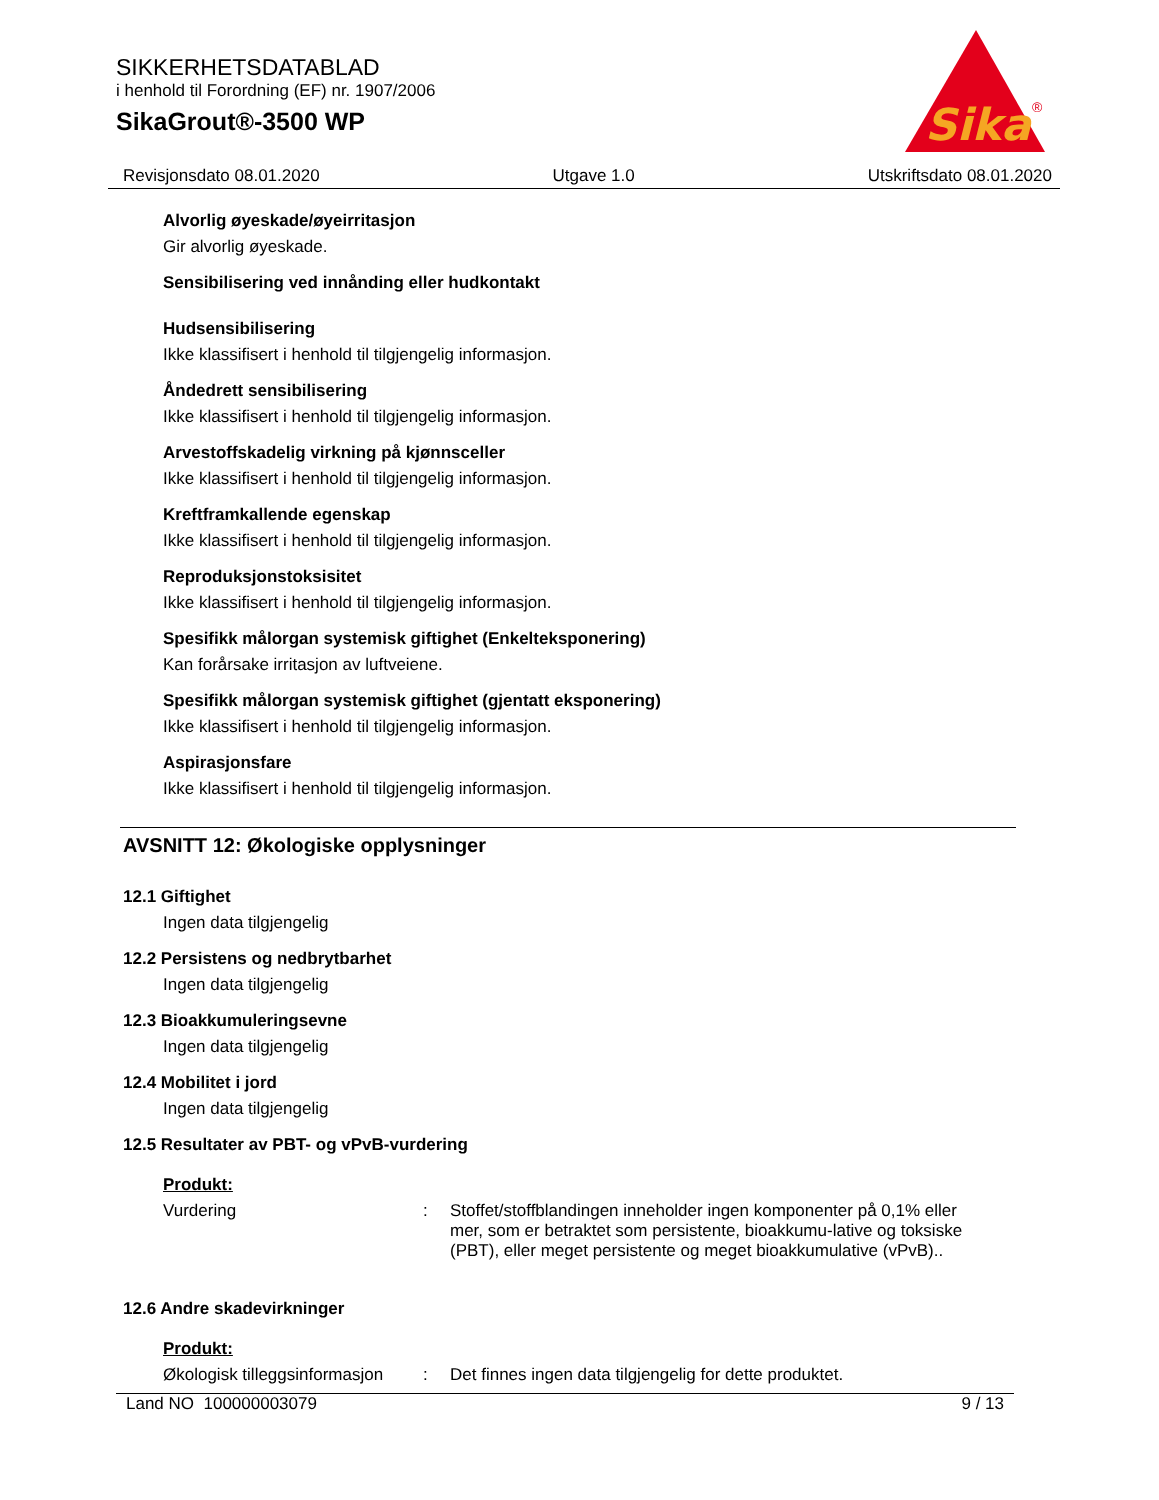SIKKERHETSDATABLAD
i henhold til Forordning (EF) nr. 1907/2006
SikaGrout®-3500 WP
Sika
®
Revisjonsdato 08.01.2020 Utgave 1.0 Utskriftsdato 08.01.2020
Alvorlig øyeskade/øyeirritasjon
Gir alvorlig øyeskade.
Sensibilisering ved innånding eller hudkontakt
Hudsensibilisering
Ikke klassifisert i henhold til tilgjengelig informasjon.
Åndedrett sensibilisering
Ikke klassifisert i henhold til tilgjengelig informasjon.
Arvestoffskadelig virkning på kjønnsceller
Ikke klassifisert i henhold til tilgjengelig informasjon.
Kreftframkallende egenskap
Ikke klassifisert i henhold til tilgjengelig informasjon.
Reproduksjonstoksisitet
Ikke klassifisert i henhold til tilgjengelig informasjon.
Spesifikk målorgan systemisk giftighet (Enkelteksponering)
Kan forårsake irritasjon av luftveiene.
Spesifikk målorgan systemisk giftighet (gjentatt eksponering)
Ikke klassifisert i henhold til tilgjengelig informasjon.
Aspirasjonsfare
Ikke klassifisert i henhold til tilgjengelig informasjon.
AVSNITT 12: Økologiske opplysninger
12.1 Giftighet
Ingen data tilgjengelig
12.2 Persistens og nedbrytbarhet
Ingen data tilgjengelig
12.3 Bioakkumuleringsevne
Ingen data tilgjengelig
12.4 Mobilitet i jord
Ingen data tilgjengelig
12.5 Resultater av PBT- og vPvB-vurdering
Produkt:
Vurdering: Stoffet/stoffblandingen inneholder ingen komponenter på 0,1% eller mer, som er betraktet som persistente, bioakkumu-lative og toksiske (PBT), eller meget persistente og meget bioakkumulative (vPvB)..
12.6 Andre skadevirkninger
Produkt:
Økologisk tilleggsinformasjon: Det finnes ingen data tilgjengelig for dette produktet.
Land NO 100000003079 9 / 13